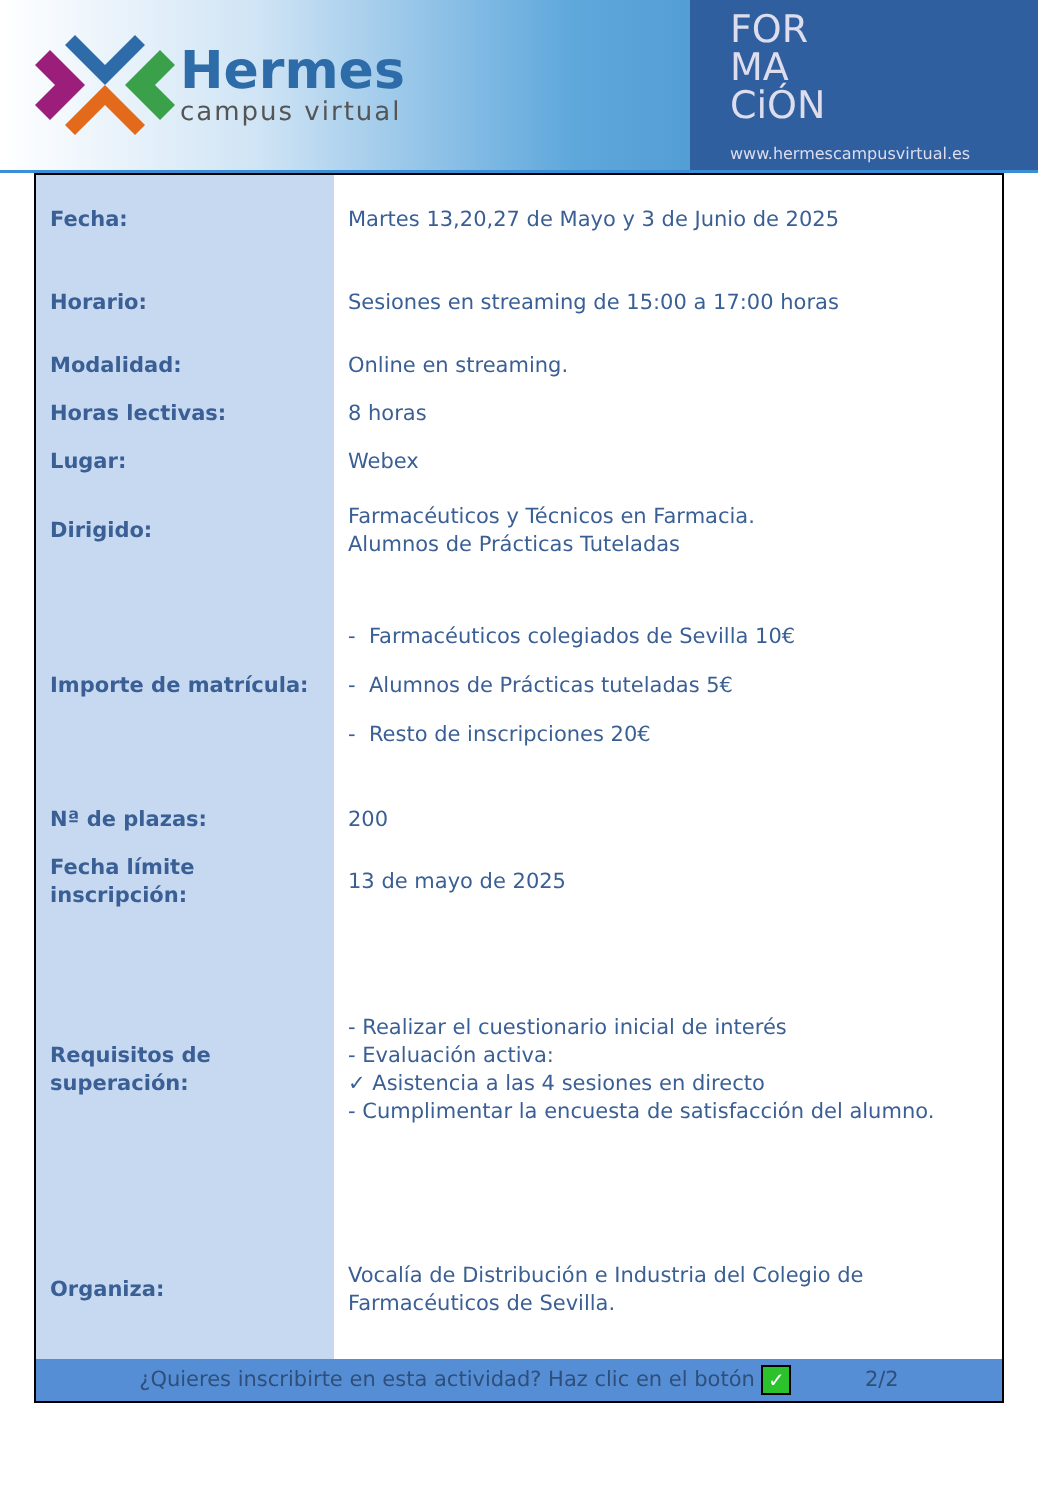Hermes
campus virtual
FOR
MA
CiÓN
www.hermescampusvirtual.es
| Fecha: | Martes 13,20,27 de Mayo y 3 de Junio de 2025 |
| Horario: | Sesiones en streaming de 15:00 a 17:00 horas |
| Modalidad: | Online en streaming. |
| Horas lectivas: | 8 horas |
| Lugar: | Webex |
| Dirigido: | Farmacéuticos y Técnicos en Farmacia. Alumnos de Prácticas Tuteladas |
| Importe de matrícula: | - Farmacéuticos colegiados de Sevilla 10€ - Alumnos de Prácticas tuteladas 5€ - Resto de inscripciones 20€ |
| Nª de plazas: | 200 |
| Fecha límite inscripción: | 13 de mayo de 2025 |
| Requisitos de superación: | - Realizar el cuestionario inicial de interés - Evaluación activa: ✓ Asistencia a las 4 sesiones en directo - Cumplimentar la encuesta de satisfacción del alumno. |
| Organiza: | Vocalía de Distribución e Industria del Colegio de Farmacéuticos de Sevilla. |
| ¿Quieres inscribirte en esta actividad? Haz clic en el botón ✓ 2/2 | |